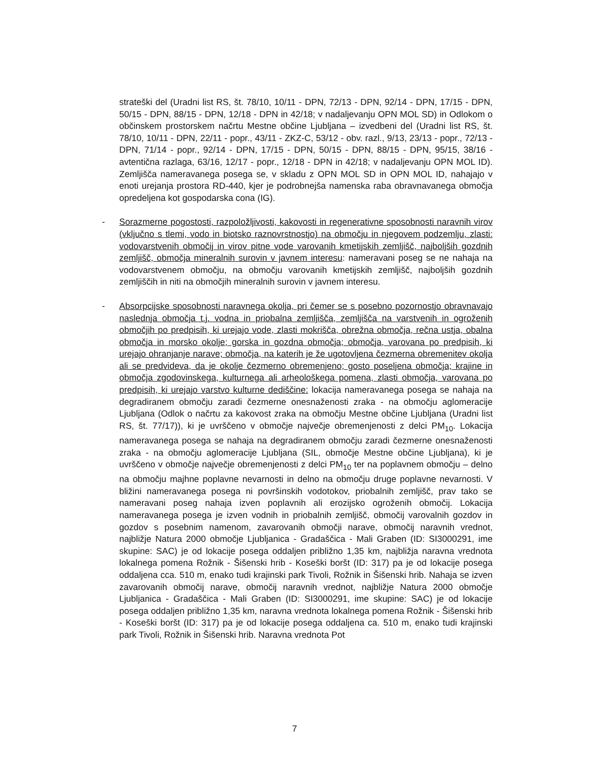strateški del (Uradni list RS, št. 78/10, 10/11 - DPN, 72/13 - DPN, 92/14 - DPN, 17/15 - DPN, 50/15 - DPN, 88/15 - DPN, 12/18 - DPN in 42/18; v nadaljevanju OPN MOL SD) in Odlokom o občinskem prostorskem načrtu Mestne občine Ljubljana – izvedbeni del (Uradni list RS, št. 78/10, 10/11 - DPN, 22/11 - popr., 43/11 - ZKZ-C, 53/12 - obv. razl., 9/13, 23/13 - popr., 72/13 - DPN, 71/14 - popr., 92/14 - DPN, 17/15 - DPN, 50/15 - DPN, 88/15 - DPN, 95/15, 38/16 - avtentična razlaga, 63/16, 12/17 - popr., 12/18 - DPN in 42/18; v nadaljevanju OPN MOL ID). Zemljišča nameravanega posega se, v skladu z OPN MOL SD in OPN MOL ID, nahajajo v enoti urejanja prostora RD-440, kjer je podrobnejša namenska raba obravnavanega območja opredeljena kot gospodarska cona (IG).
- Sorazmerne pogostosti, razpoložljivosti, kakovosti in regenerativne sposobnosti naravnih virov (vključno s tlemi, vodo in biotsko raznovrstnostjo) na območju in njegovem podzemlju, zlasti: vodovarstvenih območij in virov pitne vode varovanih kmetijskih zemljišč, najboljših gozdnih zemljišč, območja mineralnih surovin v javnem interesu: nameravani poseg se ne nahaja na vodovarstvenem območju, na območju varovanih kmetijskih zemljišč, najboljših gozdnih zemljiščih in niti na območjih mineralnih surovin v javnem interesu.
- Absorpcijske sposobnosti naravnega okolja, pri čemer se s posebno pozornostjo obravnavajo naslednja območja t.j. vodna in priobalna zemljišča, zemljišča na varstvenih in ogroženih območjih po predpisih, ki urejajo vode, zlasti mokrišča, obrežna območja, rečna ustja, obalna območja in morsko okolje; gorska in gozdna območja; območja, varovana po predpisih, ki urejajo ohranjanje narave; območja, na katerih je že ugotovljena čezmerna obremenitev okolja ali se predvideva, da je okolje čezmerno obremenjeno; gosto poseljena območja; krajine in območja zgodovinskega, kulturnega ali arheološkega pomena, zlasti območja, varovana po predpisih, ki urejajo varstvo kulturne dediščine: lokacija nameravanega posega se nahaja na degradiranem območju zaradi čezmerne onesnaženosti zraka - na območju aglomeracije Ljubljana (Odlok o načrtu za kakovost zraka na območju Mestne občine Ljubljana (Uradni list RS, št. 77/17)), ki je uvrščeno v območje največje obremenjenosti z delci PM<sub>10</sub>. Lokacija nameravanega posega se nahaja na degradiranem območju zaradi čezmerne onesnaženosti zraka - na območju aglomeracije Ljubljana (SIL, območje Mestne občine Ljubljana), ki je uvrščeno v območje največje obremenjenosti z delci PM<sub>10</sub> ter na poplavnem območju – delno na območju majhne poplavne nevarnosti in delno na območju druge poplavne nevarnosti. V bližini nameravanega posega ni površinskih vodotokov, priobalnih zemljišč, prav tako se nameravani poseg nahaja izven poplavnih ali erozijsko ogroženih območij. Lokacija nameravanega posega je izven vodnih in priobalnih zemljišč, območij varovalnih gozdov in gozdov s posebnim namenom, zavarovanih območji narave, območij naravnih vrednot, najbližje Natura 2000 območje Ljubljanica - Gradaščica - Mali Graben (ID: SI3000291, ime skupine: SAC) je od lokacije posega oddaljen približno 1,35 km, najbližja naravna vrednota lokalnega pomena Rožnik - Šišenski hrib - Koseški boršt (ID: 317) pa je od lokacije posega oddaljena cca. 510 m, enako tudi krajinski park Tivoli, Rožnik in Šišenski hrib. Nahaja se izven zavarovanih območij narave, območij naravnih vrednot, najbližje Natura 2000 območje Ljubljanica - Gradaščica - Mali Graben (ID: SI3000291, ime skupine: SAC) je od lokacije posega oddaljen približno 1,35 km, naravna vrednota lokalnega pomena Rožnik - Šišenski hrib - Koseški boršt (ID: 317) pa je od lokacije posega oddaljena ca. 510 m, enako tudi krajinski park Tivoli, Rožnik in Šišenski hrib. Naravna vrednota Pot
7